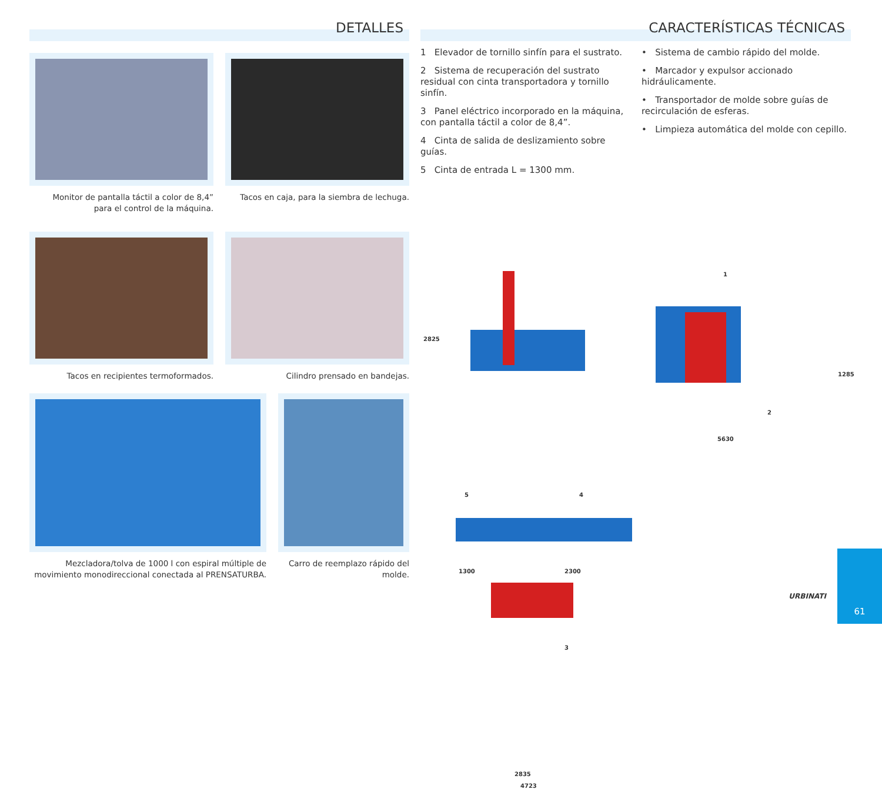DETALLES
Monitor de pantalla táctil a color de 8,4”
para el control de la máquina.
Tacos en caja, para la siembra de lechuga.
Tacos en recipientes termoformados.
Cilindro prensado en bandejas.
Mezcladora/tolva de 1000 l con espiral múltiple de movimiento monodireccional conectada al PRENSATURBA.
Carro de reemplazo rápido del molde.
CARACTERÍSTICAS TÉCNICAS
1 Elevador de tornillo sinfín para el sustrato.
2 Sistema de recuperación del sustrato residual con cinta transportadora y tornillo sinfín.
3 Panel eléctrico incorporado en la máquina, con pantalla táctil a color de 8,4”.
4 Cinta de salida de deslizamiento sobre guías.
5 Cinta de entrada L = 1300 mm.
• Sistema de cambio rápido del molde.
• Marcador y expulsor accionado hidráulicamente.
• Transportador de molde sobre guías de recirculación de esferas.
• Limpieza automática del molde con cepillo.
2825
1
2
1285
5630
5 4
1300 2300
3
2835
4723
URBINATI
61